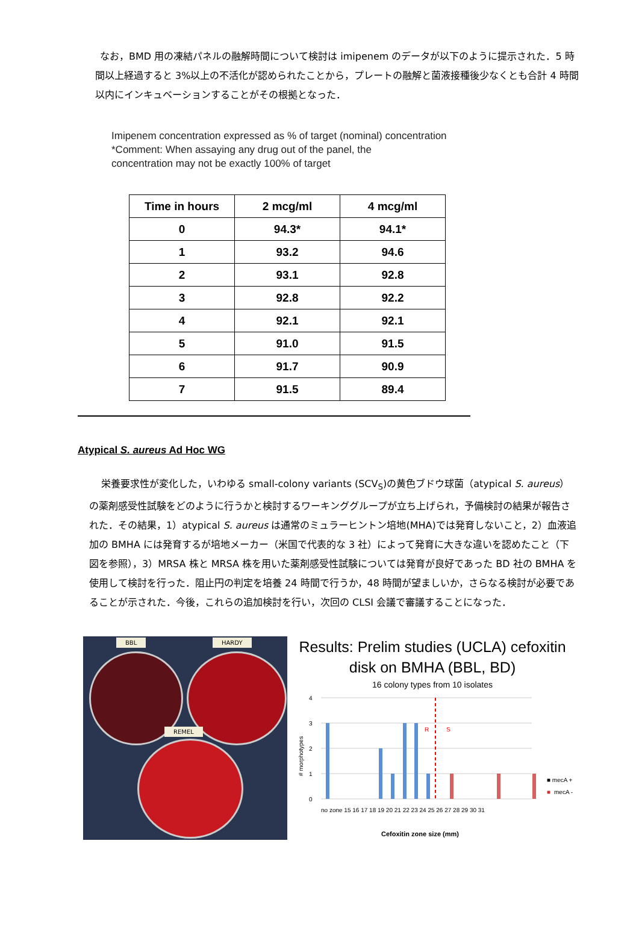なお，BMD 用の凍結パネルの融解時間について検討は imipenem のデータが以下のように提示された．5 時間以上経過すると 3%以上の不活化が認められたことから，プレートの融解と菌液接種後少なくとも合計 4 時間以内にインキュベーションすることがその根拠となった．
Imipenem concentration expressed as % of target (nominal) concentration
*Comment: When assaying any drug out of the panel, the
concentration may not be exactly 100% of target
| Time in hours | 2 mcg/ml | 4 mcg/ml |
| --- | --- | --- |
| 0 | 94.3* | 94.1* |
| 1 | 93.2 | 94.6 |
| 2 | 93.1 | 92.8 |
| 3 | 92.8 | 92.2 |
| 4 | 92.1 | 92.1 |
| 5 | 91.0 | 91.5 |
| 6 | 91.7 | 90.9 |
| 7 | 91.5 | 89.4 |
Atypical S. aureus Ad Hoc WG
栄養要求性が変化した，いわゆる small-colony variants (SCV<sub>S</sub>)の黄色ブドウ球菌（atypical S. aureus）の薬剤感受性試験をどのように行うかと検討するワーキンググループが立ち上げられ，予備検討の結果が報告された．その結果，1）atypical S. aureus は通常のミュラーヒントン培地(MHA)では発育しないこと，2）血液追加の BMHA には発育するが培地メーカー（米国で代表的な 3 社）によって発育に大きな違いを認めたこと（下図を参照），3）MRSA 株と MRSA 株を用いた薬剤感受性試験については発育が良好であった BD 社の BMHA を使用して検討を行った．阻止円の判定を培養 24 時間で行うか，48 時間が望ましいか，さらなる検討が必要であることが示された．今後，これらの追加検討を行い，次回の CLSI 会議で審議することになった．
BBL HARDY
REMEL
Results: Prelim studies (UCLA) cefoxitin
disk on BMHA (BBL, BD)
16 colony types from 10 isolates
# morphotypes
4
3
2
1
0
R
S
■ mecA +
■
mecA -
no zone 15 16 17 18 19 20 21 22 23 24 25 26 27 28 29 30 31
Cefoxitin zone size (mm)